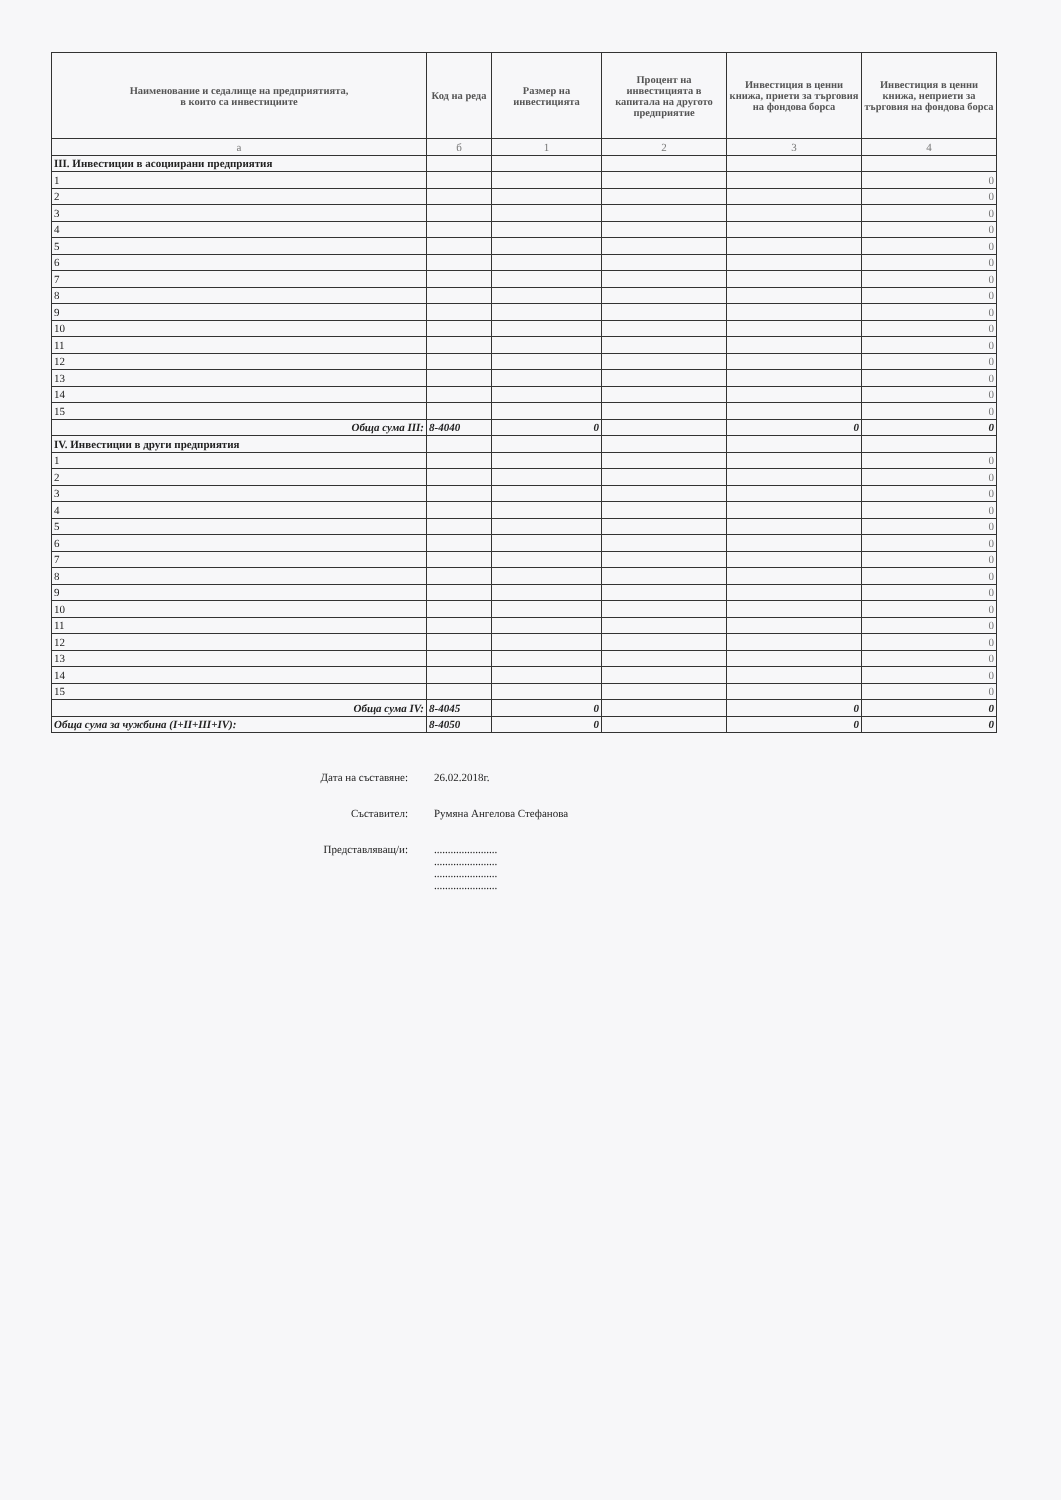| Наименование и седалище на предприятията, в които са инвестициите | Код на реда | Размер на инвестицията | Процент на инвестицията в капитала на другото предприятие | Инвестиция в ценни книжа, приети за търговия на фондова борса | Инвестиция в ценни книжа, неприети за търговия на фондова борса |
| --- | --- | --- | --- | --- | --- |
| а | б | 1 | 2 | 3 | 4 |
| III. Инвестиции в асоциирани предприятия | | | | | |
| 1 | | | | | 0 |
| 2 | | | | | 0 |
| 3 | | | | | 0 |
| 4 | | | | | 0 |
| 5 | | | | | 0 |
| 6 | | | | | 0 |
| 7 | | | | | 0 |
| 8 | | | | | 0 |
| 9 | | | | | 0 |
| 10 | | | | | 0 |
| 11 | | | | | 0 |
| 12 | | | | | 0 |
| 13 | | | | | 0 |
| 14 | | | | | 0 |
| 15 | | | | | 0 |
| Обща сума III: | 8-4040 | 0 | | 0 | 0 |
| IV. Инвестиции в други предприятия | | | | | |
| 1 | | | | | 0 |
| 2 | | | | | 0 |
| 3 | | | | | 0 |
| 4 | | | | | 0 |
| 5 | | | | | 0 |
| 6 | | | | | 0 |
| 7 | | | | | 0 |
| 8 | | | | | 0 |
| 9 | | | | | 0 |
| 10 | | | | | 0 |
| 11 | | | | | 0 |
| 12 | | | | | 0 |
| 13 | | | | | 0 |
| 14 | | | | | 0 |
| 15 | | | | | 0 |
| Обща сума IV: | 8-4045 | 0 | | 0 | 0 |
| Обща сума за чужбина (I+II+III+IV): | 8-4050 | 0 | | 0 | 0 |
Дата на съставяне: 26.02.2018г.
Съставител: Румяна Ангелова Стефанова
Представляващ/и:.......................
.......................
.......................
.......................